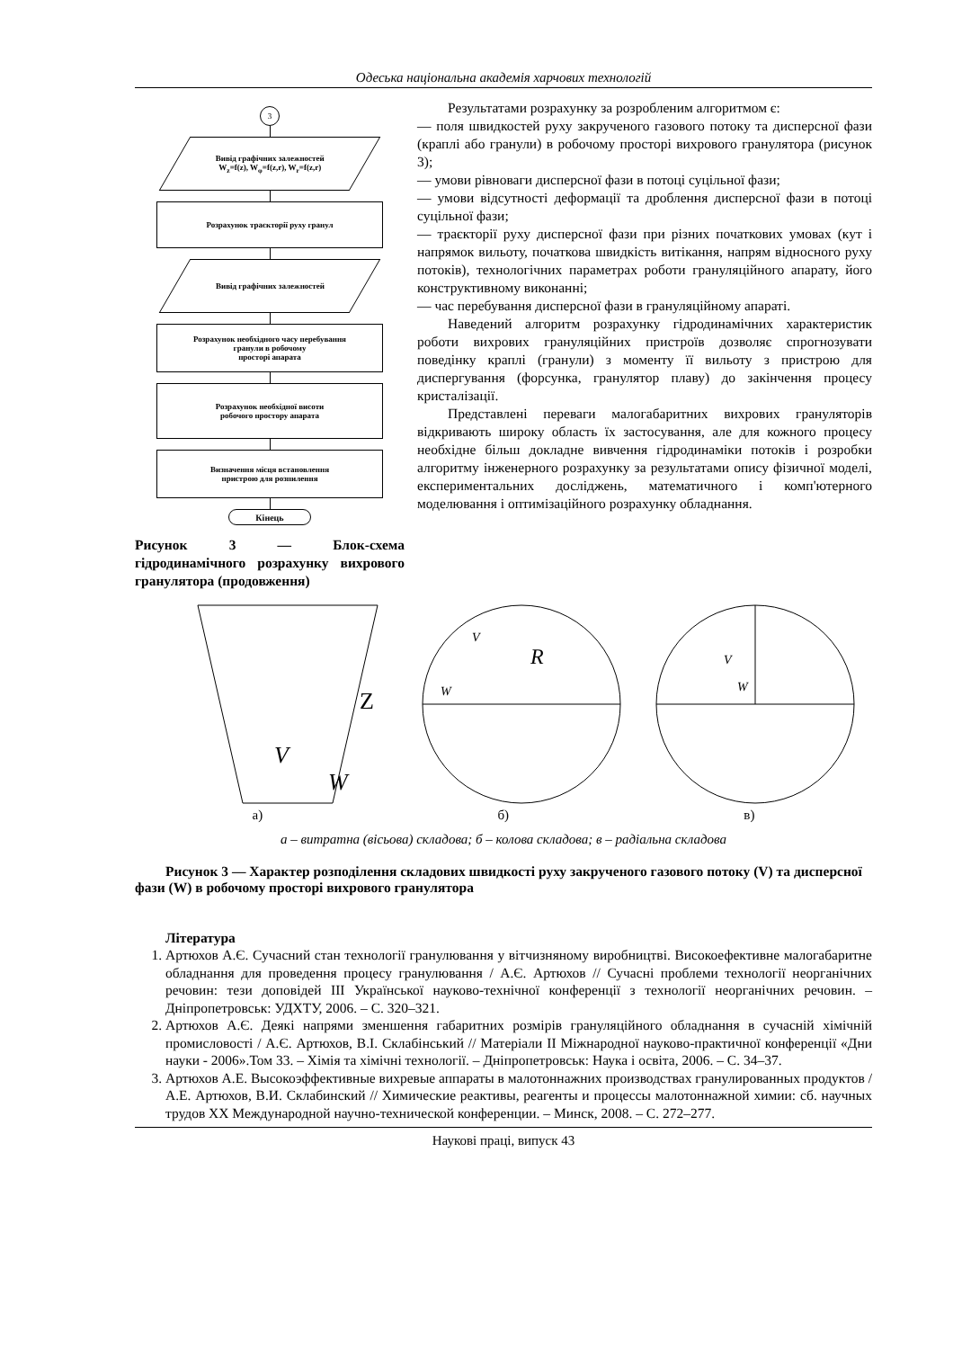Одеська національна академія харчових технологій
3
Вивід графічних залежностей
W<sub>z</sub>=f(z), W<sub>φ</sub>=f(z,r), W<sub>r</sub>=f(z,r)
Розрахунок траєкторії руху гранул
Вивід графічних залежностей
Розрахунок необхідного часу перебування
гранули в робочому
просторі апарата
Розрахунок необхідної висоти
робочого простору апарата
Визначення місця встановлення
пристрою для розпилення
Кінець
Рисунок 3 — Блок-схема гідродинамічного розрахунку вихрового гранулятора (продовження)
Результатами розрахунку за розробленим алгоритмом є:
— поля швидкостей руху закрученого газового потоку та дисперсної фази (краплі або гранули) в робочому просторі вихрового гранулятора (рисунок 3);
— умови рівноваги дисперсної фази в потоці суцільної фази;
— умови відсутності деформації та дроблення дисперсної фази в потоці суцільної фази;
— траєкторії руху дисперсної фази при різних початкових умовах (кут і напрямок вильоту, початкова швидкість витікання, напрям відносного руху потоків), технологічних параметрах роботи грануляційного апарату, його конструктивному виконанні;
— час перебування дисперсної фази в грануляційному апараті.
Наведений алгоритм розрахунку гідродинамічних характеристик роботи вихрових грануляційних пристроїв дозволяє спрогнозувати поведінку краплі (гранули) з моменту її вильоту з пристрою для диспергування (форсунка, гранулятор плаву) до закінчення процесу кристалізації.
Представлені переваги малогабаритних вихрових грануляторів відкривають широку область їх застосування, але для кожного процесу необхідне більш докладне вивчення гідродинаміки потоків і розробки алгоритму інженерного розрахунку за результатами опису фізичної моделі, експериментальних досліджень, математичного і комп'ютерного моделювання і оптимізаційного розрахунку обладнання.
V
W
Z
R
V
W
V
W
а) б) в)
а – витратна (вісьова) складова; б – колова складова; в – радіальна складова
Рисунок 3 — Характер розподілення складових швидкості руху закрученого газового потоку (V) та дисперсної фази (W) в робочому просторі вихрового гранулятора
Література
1. Артюхов А.Є. Сучасний стан технології гранулювання у вітчизняному виробництві. Високоефективне малогабаритне обладнання для проведення процесу гранулювання / А.Є. Артюхов // Сучасні проблеми технології неорганічних речовин: тези доповідей III Української науково-технічної конференції з технології неорганічних речовин. – Дніпропетровськ: УДХТУ, 2006. – С. 320–321.
2. Артюхов А.Є. Деякі напрями зменшення габаритних розмірів грануляційного обладнання в сучасній хімічній промисловості / А.Є. Артюхов, В.І. Склабінський // Матеріали II Міжнародної науково-практичної конференції «Дни науки - 2006».Том 33. – Хімія та хімічні технології. – Дніпропетровськ: Наука і освіта, 2006. – С. 34–37.
3. Артюхов А.Е. Высокоэффективные вихревые аппараты в малотоннажних производствах гранулированных продуктов / А.Е. Артюхов, В.И. Склабинский // Химические реактивы, реагенты и процессы малотоннажной химии: сб. научных трудов XX Международной научно-технической конференции. – Минск, 2008. – С. 272–277.
Наукові праці, випуск 43